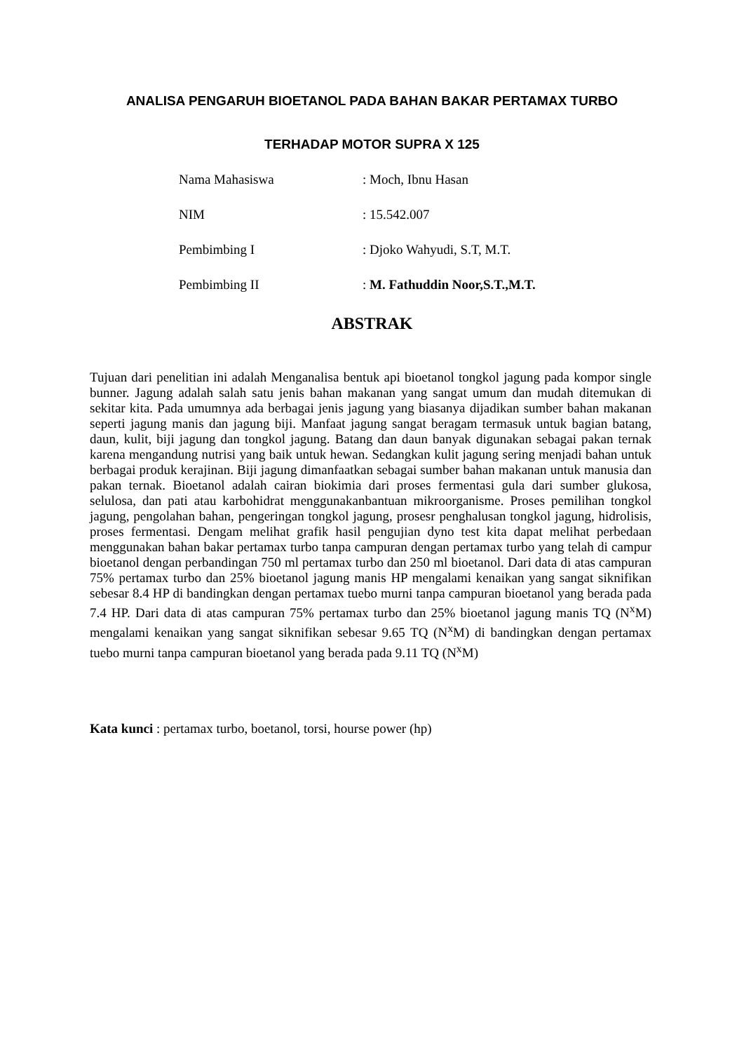ANALISA PENGARUH BIOETANOL PADA BAHAN BAKAR PERTAMAX TURBO
TERHADAP MOTOR SUPRA X 125
| Nama Mahasiswa | : Moch, Ibnu Hasan |
| NIM | : 15.542.007 |
| Pembimbing I | : Djoko Wahyudi, S.T, M.T. |
| Pembimbing II | : M. Fathuddin Noor,S.T.,M.T. |
ABSTRAK
Tujuan dari penelitian ini adalah Menganalisa bentuk api bioetanol tongkol jagung pada kompor single bunner. Jagung adalah salah satu jenis bahan makanan yang sangat umum dan mudah ditemukan di sekitar kita. Pada umumnya ada berbagai jenis jagung yang biasanya dijadikan sumber bahan makanan seperti jagung manis dan jagung biji. Manfaat jagung sangat beragam termasuk untuk bagian batang, daun, kulit, biji jagung dan tongkol jagung. Batang dan daun banyak digunakan sebagai pakan ternak karena mengandung nutrisi yang baik untuk hewan. Sedangkan kulit jagung sering menjadi bahan untuk berbagai produk kerajinan. Biji jagung dimanfaatkan sebagai sumber bahan makanan untuk manusia dan pakan ternak. Bioetanol adalah cairan biokimia dari proses fermentasi gula dari sumber glukosa, selulosa, dan pati atau karbohidrat menggunakanbantuan mikroorganisme. Proses pemilihan tongkol jagung, pengolahan bahan, pengeringan tongkol jagung, prosesr penghalusan tongkol jagung, hidrolisis, proses fermentasi. Dengam melihat grafik hasil pengujian dyno test kita dapat melihat perbedaan menggunakan bahan bakar pertamax turbo tanpa campuran dengan pertamax turbo yang telah di campur bioetanol dengan perbandingan 750 ml pertamax turbo dan 250 ml bioetanol. Dari data di atas campuran 75% pertamax turbo dan 25% bioetanol jagung manis HP mengalami kenaikan yang sangat siknifikan sebesar 8.4 HP di bandingkan dengan pertamax tuebo murni tanpa campuran bioetanol yang berada pada 7.4 HP. Dari data di atas campuran 75% pertamax turbo dan 25% bioetanol jagung manis TQ (N<sup>x</sup>M) mengalami kenaikan yang sangat siknifikan sebesar 9.65 TQ (N<sup>x</sup>M) di bandingkan dengan pertamax tuebo murni tanpa campuran bioetanol yang berada pada 9.11 TQ (N<sup>x</sup>M)
Kata kunci : pertamax turbo, boetanol, torsi, hourse power (hp)